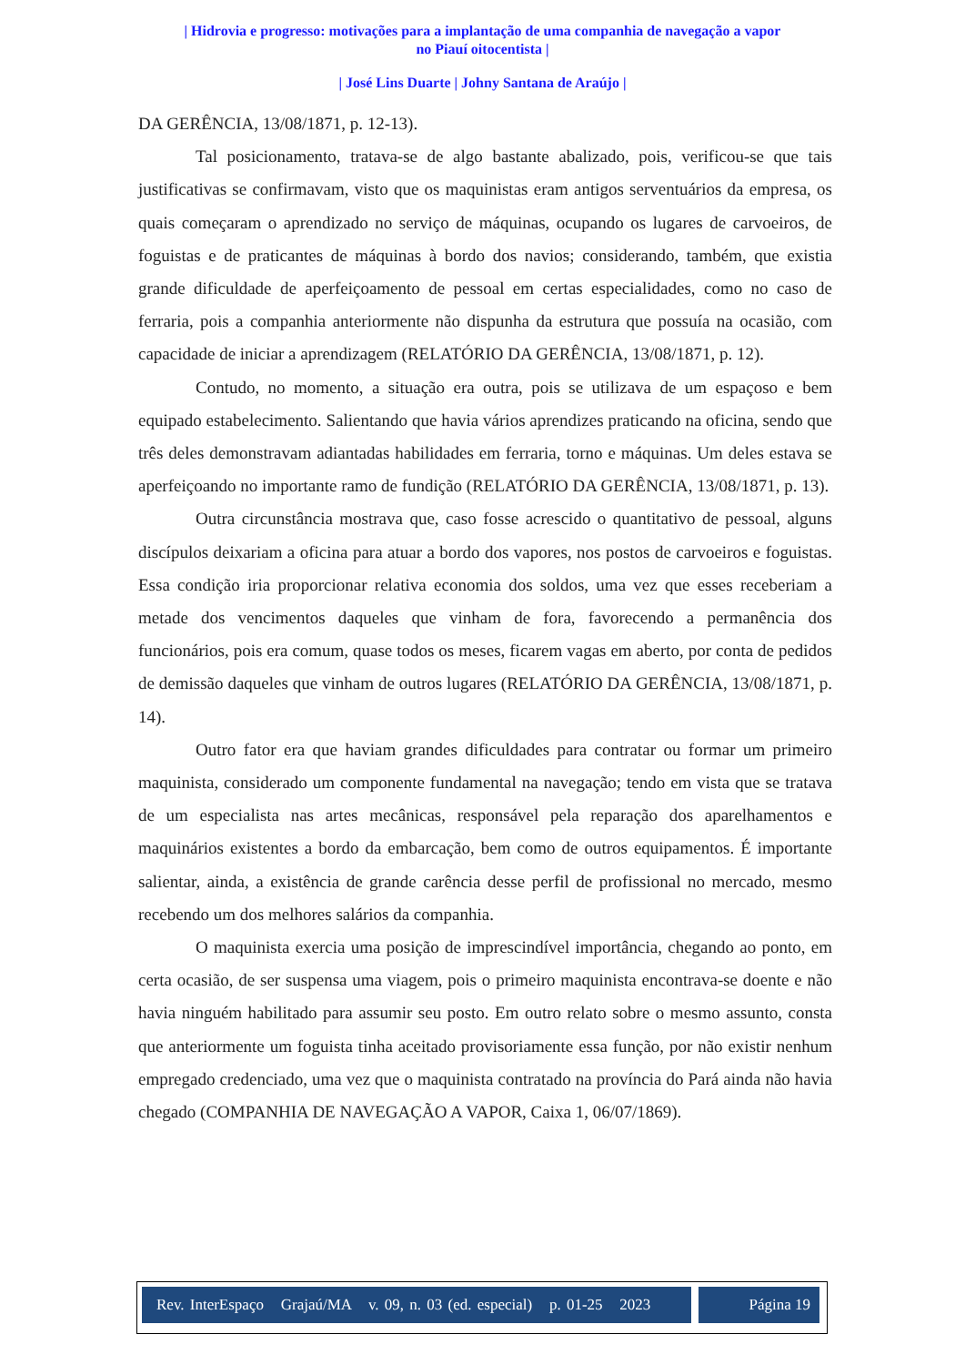| Hidrovia e progresso: motivações para a implantação de uma companhia de navegação a vapor no Piauí oitocentista |
| José Lins Duarte | Johny Santana de Araújo |
DA GERÊNCIA, 13/08/1871, p. 12-13).
Tal posicionamento, tratava-se de algo bastante abalizado, pois, verificou-se que tais justificativas se confirmavam, visto que os maquinistas eram antigos serventuários da empresa, os quais começaram o aprendizado no serviço de máquinas, ocupando os lugares de carvoeiros, de foguistas e de praticantes de máquinas à bordo dos navios; considerando, também, que existia grande dificuldade de aperfeiçoamento de pessoal em certas especialidades, como no caso de ferraria, pois a companhia anteriormente não dispunha da estrutura que possuía na ocasião, com capacidade de iniciar a aprendizagem (RELATÓRIO DA GERÊNCIA, 13/08/1871, p. 12).
Contudo, no momento, a situação era outra, pois se utilizava de um espaçoso e bem equipado estabelecimento. Salientando que havia vários aprendizes praticando na oficina, sendo que três deles demonstravam adiantadas habilidades em ferraria, torno e máquinas. Um deles estava se aperfeiçoando no importante ramo de fundição (RELATÓRIO DA GERÊNCIA, 13/08/1871, p. 13).
Outra circunstância mostrava que, caso fosse acrescido o quantitativo de pessoal, alguns discípulos deixariam a oficina para atuar a bordo dos vapores, nos postos de carvoeiros e foguistas. Essa condição iria proporcionar relativa economia dos soldos, uma vez que esses receberiam a metade dos vencimentos daqueles que vinham de fora, favorecendo a permanência dos funcionários, pois era comum, quase todos os meses, ficarem vagas em aberto, por conta de pedidos de demissão daqueles que vinham de outros lugares (RELATÓRIO DA GERÊNCIA, 13/08/1871, p. 14).
Outro fator era que haviam grandes dificuldades para contratar ou formar um primeiro maquinista, considerado um componente fundamental na navegação; tendo em vista que se tratava de um especialista nas artes mecânicas, responsável pela reparação dos aparelhamentos e maquinários existentes a bordo da embarcação, bem como de outros equipamentos. É importante salientar, ainda, a existência de grande carência desse perfil de profissional no mercado, mesmo recebendo um dos melhores salários da companhia.
O maquinista exercia uma posição de imprescindível importância, chegando ao ponto, em certa ocasião, de ser suspensa uma viagem, pois o primeiro maquinista encontrava-se doente e não havia ninguém habilitado para assumir seu posto. Em outro relato sobre o mesmo assunto, consta que anteriormente um foguista tinha aceitado provisoriamente essa função, por não existir nenhum empregado credenciado, uma vez que o maquinista contratado na província do Pará ainda não havia chegado (COMPANHIA DE NAVEGAÇÃO A VAPOR, Caixa 1, 06/07/1869).
Rev. InterEspaço Grajaú/MA v. 09, n. 03 (ed. especial) p. 01-25 2023
Página 19